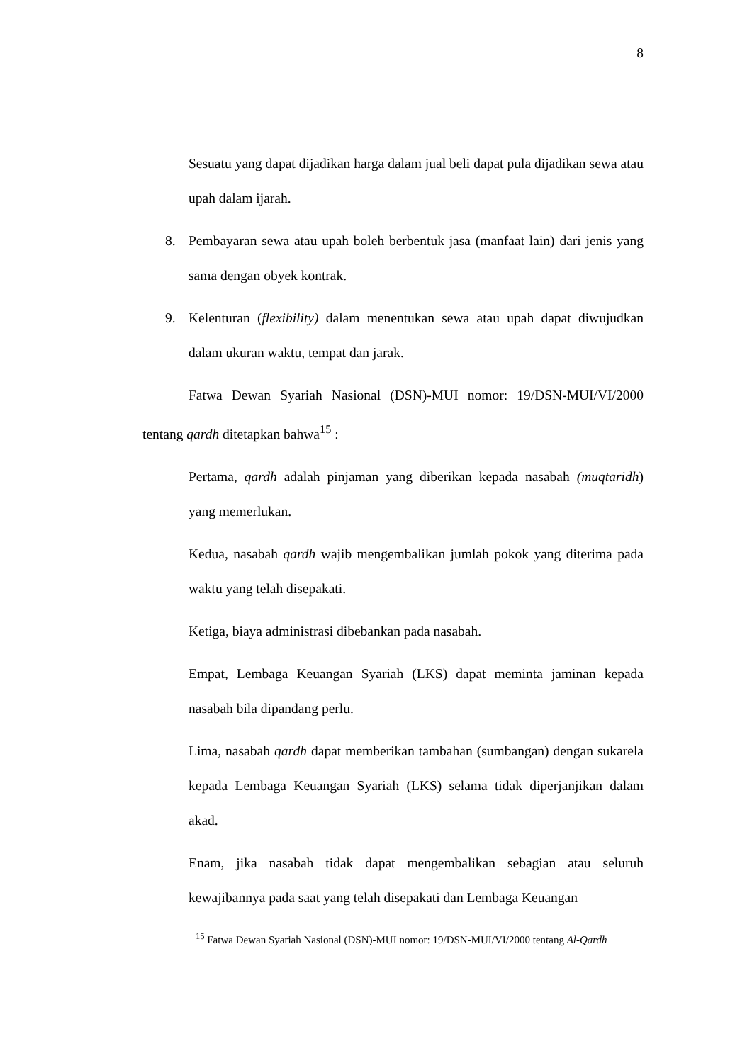8
Sesuatu yang dapat dijadikan harga dalam jual beli dapat pula dijadikan sewa atau upah dalam ijarah.
8. Pembayaran sewa atau upah boleh berbentuk jasa (manfaat lain) dari jenis yang sama dengan obyek kontrak.
9. Kelenturan (flexibility) dalam menentukan sewa atau upah dapat diwujudkan dalam ukuran waktu, tempat dan jarak.
Fatwa Dewan Syariah Nasional (DSN)-MUI nomor: 19/DSN-MUI/VI/2000 tentang qardh ditetapkan bahwa<sup>15</sup> :
Pertama, qardh adalah pinjaman yang diberikan kepada nasabah (muqtaridh) yang memerlukan.
Kedua, nasabah qardh wajib mengembalikan jumlah pokok yang diterima pada waktu yang telah disepakati.
Ketiga, biaya administrasi dibebankan pada nasabah.
Empat, Lembaga Keuangan Syariah (LKS) dapat meminta jaminan kepada nasabah bila dipandang perlu.
Lima, nasabah qardh dapat memberikan tambahan (sumbangan) dengan sukarela kepada Lembaga Keuangan Syariah (LKS) selama tidak diperjanjikan dalam akad.
Enam, jika nasabah tidak dapat mengembalikan sebagian atau seluruh kewajibannya pada saat yang telah disepakati dan Lembaga Keuangan
<sup>15</sup> Fatwa Dewan Syariah Nasional (DSN)-MUI nomor: 19/DSN-MUI/VI/2000 tentang Al-Qardh